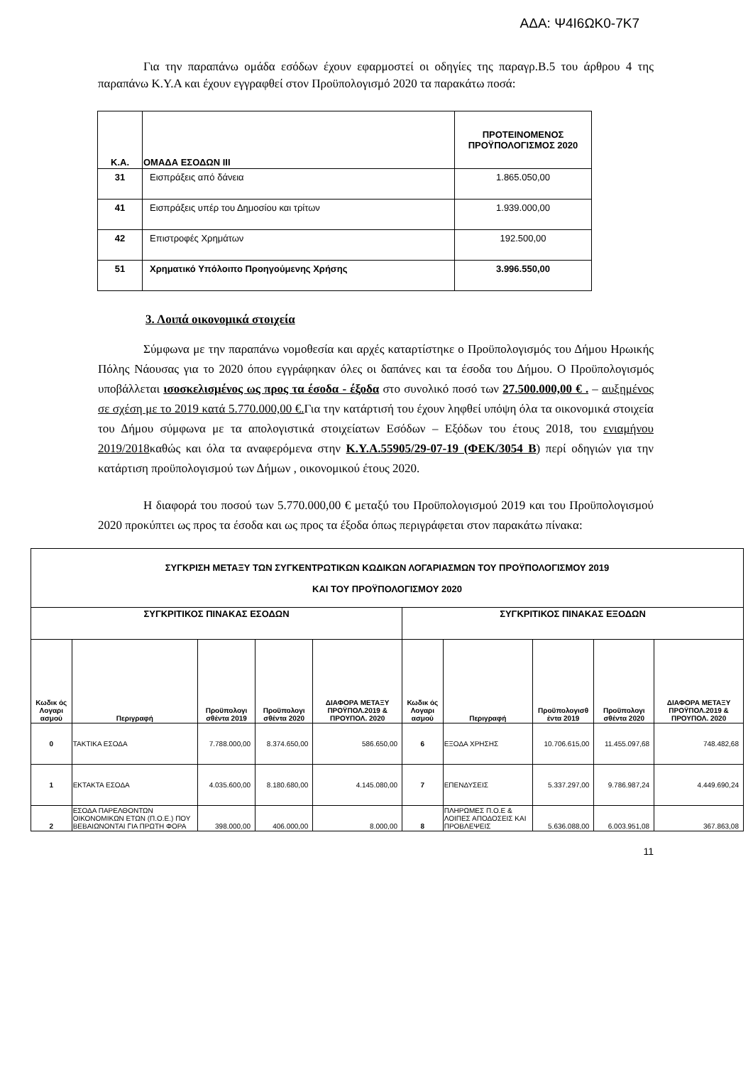ΑΔΑ: Ψ4Ι6ΩΚ0-7Κ7
Για την παραπάνω ομάδα εσόδων έχουν εφαρμοστεί οι οδηγίες της παραγρ.Β.5 του άρθρου 4 της παραπάνω Κ.Υ.Α και έχουν εγγραφθεί στον Προϋπολογισμό 2020 τα παρακάτω ποσά:
| Κ.Α. | ΟΜΑΔΑ ΕΣΟΔΩΝ ΙΙΙ | ΠΡΟΤΕΙΝΟΜΕΝΟΣ ΠΡΟΫΠΟΛΟΓΙΣΜΟΣ 2020 |
| --- | --- | --- |
| 31 | Εισπράξεις από δάνεια | 1.865.050,00 |
| 41 | Εισπράξεις υπέρ του Δημοσίου και τρίτων | 1.939.000,00 |
| 42 | Επιστροφές Χρημάτων | 192.500,00 |
| 51 | Χρηματικό Υπόλοιπο Προηγούμενης Χρήσης | 3.996.550,00 |
3. Λοιπά οικονομικά στοιχεία
Σύμφωνα με την παραπάνω νομοθεσία και αρχές καταρτίστηκε ο Προϋπολογισμός του Δήμου Ηρωικής Πόλης Νάουσας για το 2020 όπου εγγράφηκαν όλες οι δαπάνες και τα έσοδα του Δήμου. Ο Προϋπολογισμός υποβάλλεται ισοσκελισμένος ως προς τα έσοδα - έξοδα στο συνολικό ποσό των 27.500.000,00 € . – αυξημένος σε σχέση με το 2019 κατά 5.770.000,00 €. Για την κατάρτισή του έχουν ληφθεί υπόψη όλα τα οικονομικά στοιχεία του Δήμου σύμφωνα με τα απολογιστικά στοιχείατων Εσόδων – Εξόδων του έτους 2018, του ενιαμήνου 2019/2018καθώς και όλα τα αναφερόμενα στην Κ.Υ.Α.55905/29-07-19 (ΦΕΚ/3054 Β) περί οδηγιών για την κατάρτιση προϋπολογισμού των Δήμων , οικονομικού έτους 2020.
Η διαφορά του ποσού των 5.770.000,00 € μεταξύ του Προϋπολογισμού 2019 και του Προϋπολογισμού 2020 προκύπτει ως προς τα έσοδα και ως προς τα έξοδα όπως περιγράφεται στον παρακάτω πίνακα:
| ΣΥΓΚΡΙΣΗ ΜΕΤΑΞΥ ΤΩΝ ΣΥΓΚΕΝΤΡΩΤΙΚΩΝ ΚΩΔΙΚΩΝ ΛΟΓΑΡΙΑΣΜΩΝ ΤΟΥ ΠΡΟΫΠΟΛΟΓΙΣΜΟΥ 2019 ΚΑΙ ΤΟΥ ΠΡΟΫΠΟΛΟΓΙΣΜΟΥ 2020 | | | | | | | | | |
| --- | --- | --- | --- | --- | --- | --- | --- | --- | --- |
| ΣΥΓΚΡΙΤΙΚΟΣ ΠΙΝΑΚΑΣ ΕΣΟΔΩΝ | | | | | ΣΥΓΚΡΙΤΙΚΟΣ ΠΙΝΑΚΑΣ ΕΞΟΔΩΝ | | | | |
| Κωδικ ός Λογαρι ασμού | Περιγραφή | Προϋπολογι σθέντα 2019 | Προϋπολογι σθέντα 2020 | ΔΙΑΦΟΡΑ ΜΕΤΑΞΥ ΠΡΟΫΠΟΛ.2019 & ΠΡΟΥΠΟΛ. 2020 | Κωδικ ός Λογαρι ασμού | Περιγραφή | Προϋπολογισθ έντα 2019 | Προϋπολογι σθέντα 2020 | ΔΙΑΦΟΡΑ ΜΕΤΑΞΥ ΠΡΟΫΠΟΛ.2019 & ΠΡΟΥΠΟΛ. 2020 |
| 0 | ΤΑΚΤΙΚΑ ΕΣΟΔΑ | 7.788.000,00 | 8.374.650,00 | 586.650,00 | 6 | ΕΞΟΔΑ ΧΡΗΣΗΣ | 10.706.615,00 | 11.455.097,68 | 748.482,68 |
| 1 | ΕΚΤΑΚΤΑ ΕΣΟΔΑ | 4.035.600,00 | 8.180.680,00 | 4.145.080,00 | 7 | ΕΠΕΝΔΥΣΕΙΣ | 5.337.297,00 | 9.786.987,24 | 4.449.690,24 |
| 2 | ΕΣΟΔΑ ΠΑΡΕΛΘΟΝΤΩΝ ΟΙΚΟΝΟΜΙΚΩΝ ΕΤΩΝ (Π.Ο.Ε.) ΠΟΥ ΒΕΒΑΙΩΝΟΝΤΑΙ ΓΙΑ ΠΡΩΤΗ ΦΟΡΑ | 398.000,00 | 406.000,00 | 8.000,00 | 8 | ΠΛΗΡΩΜΕΣ Π.Ο.Ε & ΛΟΙΠΕΣ ΑΠΟΔΟΣΕΙΣ ΚΑΙ ΠΡΟΒΛΕΨΕΙΣ | 5.636.088,00 | 6.003.951,08 | 367.863,08 |
11